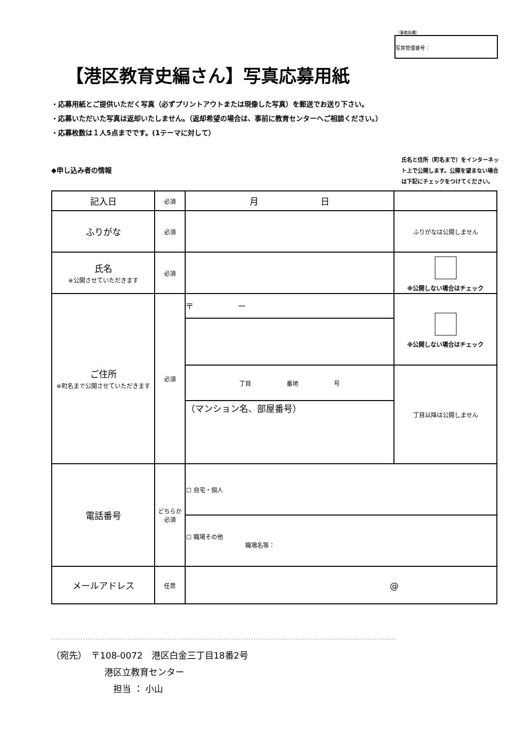（事務局欄）
写真管理番号：
【港区教育史編さん】写真応募用紙
・応募用紙とご提供いただく写真（必ずプリントアウトまたは現像した写真）を郵送でお送り下さい。
・応募いただいた写真は返却いたしません。（返却希望の場合は、事前に教育センターへご相談ください。）
・応募枚数は１人5点までです。(1テーマに対して）
◆申し込み者の情報
氏名と住所（町名まで）をインターネット上で公開します。公開を望まない場合は下記にチェックをつけてください。
| 記入日 | 必須 | 月 日 | |
| ふりがな | 必須 | | ふりがなは公開しません |
| 氏名 ※公開させていただきます | 必須 | | ※公開しない場合はチェック |
| ご住所 ※町名まで公開させていただきます | 必須 | 〒 － | ※公開しない場合はチェック |
| | | 丁目 番地 号 | 丁目以降は公開しません |
| | | （マンション名、部屋番号） | |
| 電話番号 | どちらか 必須 | ☐ 自宅・個人 | |
| | | ☐ 職場その他 職場名等： | |
| メールアドレス | 任意 | @ | |
（宛先）　〒108-0072　港区白金三丁目18番2号
　　　　　　港区立教育センター
　　　　　　　担当 ： 小山